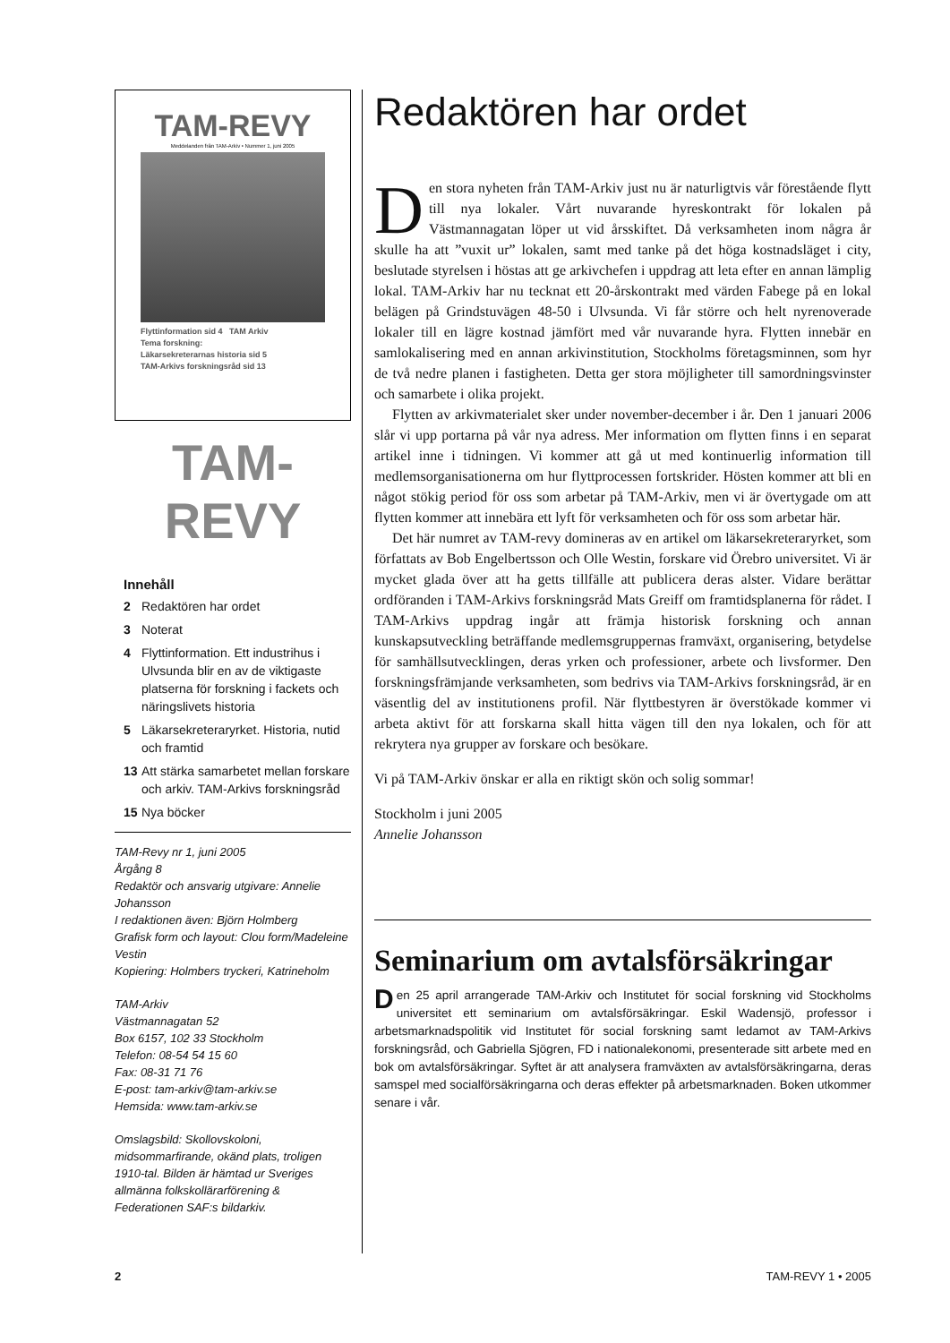TAM-REVY
Meddelanden från TAM-Arkiv • Nummer 1, juni 2005
Flyttinformation sid 4 TAM Arkiv
Tema forskning:
Läkarsekreterarnas historia sid 5
TAM-Arkivs forskningsråd sid 13
TAM-REVY
Innehåll
2 Redaktören har ordet
3 Noterat
4 Flyttinformation. Ett industrihus i Ulvsunda blir en av de viktigaste platserna för forskning i fackets och näringslivets historia
5 Läkarsekreteraryrket. Historia, nutid och framtid
13 Att stärka samarbetet mellan forskare och arkiv. TAM-Arkivs forskningsråd
15 Nya böcker
TAM-Revy nr 1, juni 2005
Årgång 8
Redaktör och ansvarig utgivare: Annelie Johansson
I redaktionen även: Björn Holmberg
Grafisk form och layout: Clou form/Madeleine Vestin
Kopiering: Holmbers tryckeri, Katrineholm
TAM-Arkiv
Västmannagatan 52
Box 6157, 102 33 Stockholm
Telefon: 08-54 54 15 60
Fax: 08-31 71 76
E-post: tam-arkiv@tam-arkiv.se
Hemsida: www.tam-arkiv.se
Omslagsbild: Skollovskoloni, midsommarfirande, okänd plats, troligen 1910-tal. Bilden är hämtad ur Sveriges allmänna folkskollärarförening & Federationen SAF:s bildarkiv.
Redaktören har ordet
Den stora nyheten från TAM-Arkiv just nu är naturligtvis vår förestående flytt till nya lokaler. Vårt nuvarande hyreskontrakt för lokalen på Västmannagatan löper ut vid årsskiftet. Då verksamheten inom några år skulle ha att ”vuxit ur” lokalen, samt med tanke på det höga kostnadsläget i city, beslutade styrelsen i höstas att ge arkivchefen i uppdrag att leta efter en annan lämplig lokal. TAM-Arkiv har nu tecknat ett 20-årskontrakt med värden Fabege på en lokal belägen på Grindstuvägen 48-50 i Ulvsunda. Vi får större och helt nyrenoverade lokaler till en lägre kostnad jämfört med vår nuvarande hyra. Flytten innebär en samlokalisering med en annan arkivinstitution, Stockholms företagsminnen, som hyr de två nedre planen i fastigheten. Detta ger stora möjligheter till samordningsvinster och samarbete i olika projekt.
Flytten av arkivmaterialet sker under november-december i år. Den 1 januari 2006 slår vi upp portarna på vår nya adress. Mer information om flytten finns i en separat artikel inne i tidningen. Vi kommer att gå ut med kontinuerlig information till medlemsorganisationerna om hur flyttprocessen fortskrider. Hösten kommer att bli en något stökig period för oss som arbetar på TAM-Arkiv, men vi är övertygade om att flytten kommer att innebära ett lyft för verksamheten och för oss som arbetar här.
Det här numret av TAM-revy domineras av en artikel om läkarsekreteraryrket, som författats av Bob Engelbertsson och Olle Westin, forskare vid Örebro universitet. Vi är mycket glada över att ha getts tillfälle att publicera deras alster. Vidare berättar ordföranden i TAM-Arkivs forskningsråd Mats Greiff om framtidsplanerna för rådet. I TAM-Arkivs uppdrag ingår att främja historisk forskning och annan kunskapsutveckling beträffande medlemsgruppernas framväxt, organisering, betydelse för samhällsutvecklingen, deras yrken och professioner, arbete och livsformer. Den forskningsfrämjande verksamheten, som bedrivs via TAM-Arkivs forskningsråd, är en väsentlig del av institutionens profil. När flyttbestyren är överstökade kommer vi arbeta aktivt för att forskarna skall hitta vägen till den nya lokalen, och för att rekrytera nya grupper av forskare och besökare.
Vi på TAM-Arkiv önskar er alla en riktigt skön och solig sommar!
Stockholm i juni 2005
Annelie Johansson
Seminarium om avtalsförsäkringar
Den 25 april arrangerade TAM-Arkiv och Institutet för social forskning vid Stockholms universitet ett seminarium om avtalsförsäkringar. Eskil Wadensjö, professor i arbetsmarknadspolitik vid Institutet för social forskning samt ledamot av TAM-Arkivs forskningsråd, och Gabriella Sjögren, FD i nationalekonomi, presenterade sitt arbete med en bok om avtalsförsäkringar. Syftet är att analysera framväxten av avtalsförsäkringarna, deras samspel med socialförsäkringarna och deras effekter på arbetsmarknaden. Boken utkommer senare i vår.
2 TAM-REVY 1 • 2005